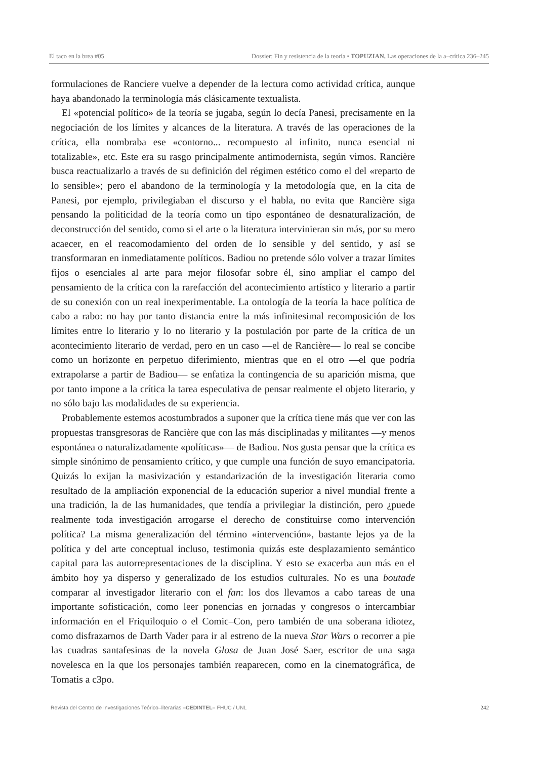El taco en la brea #05 Dossier: Fin y resistencia de la teoría • TOPUZIAN, Las operaciones de la a–crítica 236–245
formulaciones de Ranciere vuelve a depender de la lectura como actividad crítica, aunque haya abandonado la terminología más clásicamente textualista.
El «potencial político» de la teoría se jugaba, según lo decía Panesi, precisamente en la negociación de los límites y alcances de la literatura. A través de las operaciones de la crítica, ella nombraba ese «contorno... recompuesto al infinito, nunca esencial ni totalizable», etc. Este era su rasgo principalmente antimodernista, según vimos. Rancière busca reactualizarlo a través de su definición del régimen estético como el del «reparto de lo sensible»; pero el abandono de la terminología y la metodología que, en la cita de Panesi, por ejemplo, privilegiaban el discurso y el habla, no evita que Rancière siga pensando la politicidad de la teoría como un tipo espontáneo de desnaturalización, de deconstrucción del sentido, como si el arte o la literatura intervinieran sin más, por su mero acaecer, en el reacomodamiento del orden de lo sensible y del sentido, y así se transformaran en inmediatamente políticos. Badiou no pretende sólo volver a trazar límites fijos o esenciales al arte para mejor filosofar sobre él, sino ampliar el campo del pensamiento de la crítica con la rarefacción del acontecimiento artístico y literario a partir de su conexión con un real inexperimentable. La ontología de la teoría la hace política de cabo a rabo: no hay por tanto distancia entre la más infinitesimal recomposición de los límites entre lo literario y lo no literario y la postulación por parte de la crítica de un acontecimiento literario de verdad, pero en un caso —el de Rancière— lo real se concibe como un horizonte en perpetuo diferimiento, mientras que en el otro —el que podría extrapolarse a partir de Badiou— se enfatiza la contingencia de su aparición misma, que por tanto impone a la crítica la tarea especulativa de pensar realmente el objeto literario, y no sólo bajo las modalidades de su experiencia.
Probablemente estemos acostumbrados a suponer que la crítica tiene más que ver con las propuestas transgresoras de Rancière que con las más disciplinadas y militantes —y menos espontánea o naturalizadamente «políticas»— de Badiou. Nos gusta pensar que la crítica es simple sinónimo de pensamiento crítico, y que cumple una función de suyo emancipatoria. Quizás lo exijan la masivización y estandarización de la investigación literaria como resultado de la ampliación exponencial de la educación superior a nivel mundial frente a una tradición, la de las humanidades, que tendía a privilegiar la distinción, pero ¿puede realmente toda investigación arrogarse el derecho de constituirse como intervención política? La misma generalización del término «intervención», bastante lejos ya de la política y del arte conceptual incluso, testimonia quizás este desplazamiento semántico capital para las autorrepresentaciones de la disciplina. Y esto se exacerba aun más en el ámbito hoy ya disperso y generalizado de los estudios culturales. No es una boutade comparar al investigador literario con el fan: los dos llevamos a cabo tareas de una importante sofisticación, como leer ponencias en jornadas y congresos o intercambiar información en el Friquiloquio o el Comic–Con, pero también de una soberana idiotez, como disfrazarnos de Darth Vader para ir al estreno de la nueva Star Wars o recorrer a pie las cuadras santafesinas de la novela Glosa de Juan José Saer, escritor de una saga novelesca en la que los personajes también reaparecen, como en la cinematográfica, de Tomatis a c3po.
Revista del Centro de Investigaciones Teórico–literarias –CEDINTEL– FHUC / UNL 242